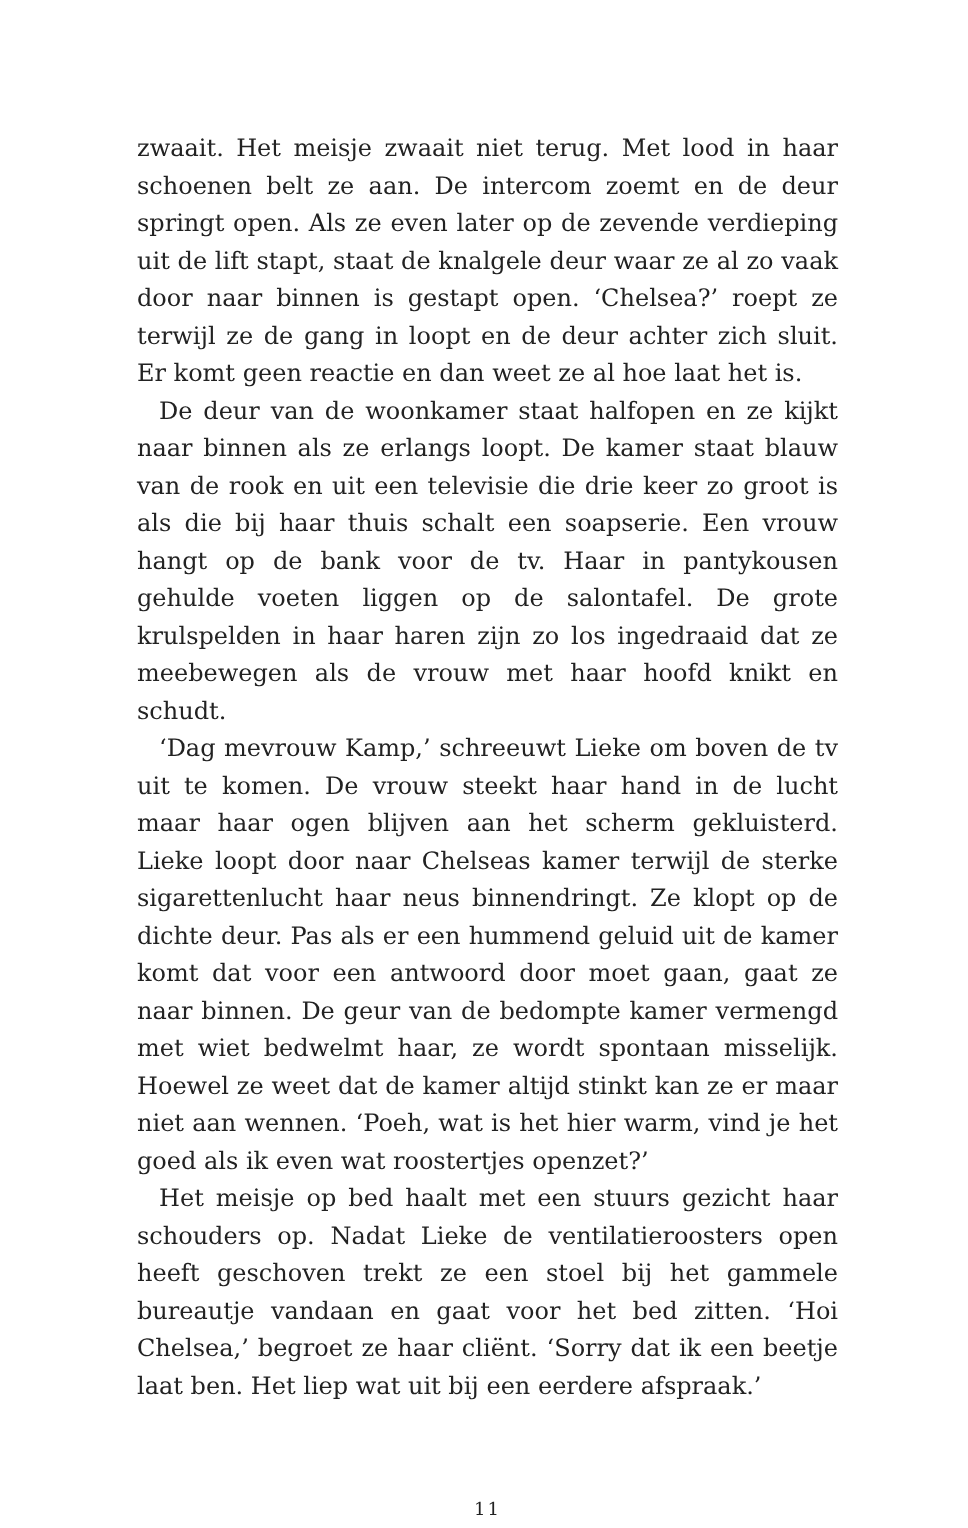zwaait. Het meisje zwaait niet terug. Met lood in haar schoenen belt ze aan. De intercom zoemt en de deur springt open. Als ze even later op de zevende verdieping uit de lift stapt, staat de knalgele deur waar ze al zo vaak door naar binnen is gestapt open. ‘Chelsea?’ roept ze terwijl ze de gang in loopt en de deur achter zich sluit. Er komt geen reactie en dan weet ze al hoe laat het is.
De deur van de woonkamer staat halfopen en ze kijkt naar binnen als ze erlangs loopt. De kamer staat blauw van de rook en uit een televisie die drie keer zo groot is als die bij haar thuis schalt een soapserie. Een vrouw hangt op de bank voor de tv. Haar in pantykousen gehulde voeten liggen op de salontafel. De grote krulspelden in haar haren zijn zo los ingedraaid dat ze meebewegen als de vrouw met haar hoofd knikt en schudt.
‘Dag mevrouw Kamp,’ schreeuwt Lieke om boven de tv uit te komen. De vrouw steekt haar hand in de lucht maar haar ogen blijven aan het scherm gekluisterd. Lieke loopt door naar Chelseas kamer terwijl de sterke sigarettenlucht haar neus binnendringt. Ze klopt op de dichte deur. Pas als er een hummend geluid uit de kamer komt dat voor een antwoord door moet gaan, gaat ze naar binnen. De geur van de bedompte kamer vermengd met wiet bedwelmt haar, ze wordt spontaan misselijk. Hoewel ze weet dat de kamer altijd stinkt kan ze er maar niet aan wennen. ‘Poeh, wat is het hier warm, vind je het goed als ik even wat roostertjes openzet?’
Het meisje op bed haalt met een stuurs gezicht haar schouders op. Nadat Lieke de ventilatieroosters open heeft geschoven trekt ze een stoel bij het gammele bureautje vandaan en gaat voor het bed zitten. ‘Hoi Chelsea,’ begroet ze haar cliënt. ‘Sorry dat ik een beetje laat ben. Het liep wat uit bij een eerdere afspraak.’
11